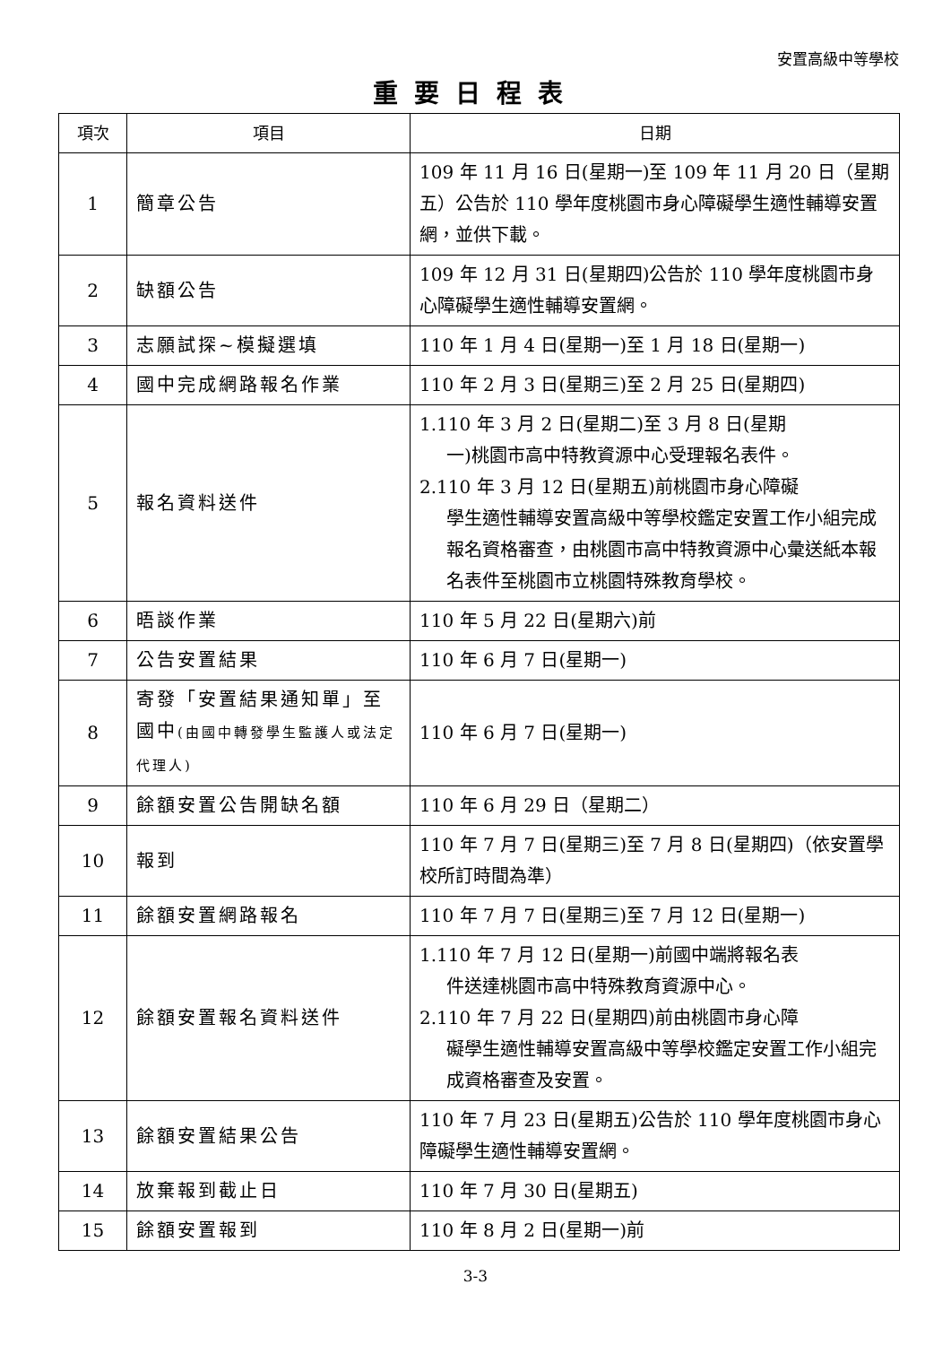安置高級中等學校
重要日程表
| 項次 | 項目 | 日期 |
| --- | --- | --- |
| 1 | 簡章公告 | 109 年 11 月 16 日(星期一)至 109 年 11 月 20 日（星期五）公告於 110 學年度桃園市身心障礙學生適性輔導安置網，並供下載。 |
| 2 | 缺額公告 | 109 年 12 月 31 日(星期四)公告於 110 學年度桃園市身心障礙學生適性輔導安置網。 |
| 3 | 志願試探~模擬選填 | 110 年 1 月 4 日(星期一)至 1 月 18 日(星期一) |
| 4 | 國中完成網路報名作業 | 110 年 2 月 3 日(星期三)至 2 月 25 日(星期四) |
| 5 | 報名資料送件 | 1.110 年 3 月 2 日(星期二)至 3 月 8 日(星期 一)桃園市高中特教資源中心受理報名表件。 2.110 年 3 月 12 日(星期五)前桃園市身心障礙 學生適性輔導安置高級中等學校鑑定安置工作小組完成報名資格審查，由桃園市高中特教資源中心彙送紙本報名表件至桃園市立桃園特殊教育學校。 |
| 6 | 晤談作業 | 110 年 5 月 22 日(星期六)前 |
| 7 | 公告安置結果 | 110 年 6 月 7 日(星期一) |
| 8 | 寄發「安置結果通知單」至國中 (由國中轉發學生監護人或法定代理人) | 110 年 6 月 7 日(星期一) |
| 9 | 餘額安置公告開缺名額 | 110 年 6 月 29 日（星期二） |
| 10 | 報到 | 110 年 7 月 7 日(星期三)至 7 月 8 日(星期四)（依安置學校所訂時間為準） |
| 11 | 餘額安置網路報名 | 110 年 7 月 7 日(星期三)至 7 月 12 日(星期一) |
| 12 | 餘額安置報名資料送件 | 1.110 年 7 月 12 日(星期一)前國中端將報名表 件送達桃園市高中特殊教育資源中心。 2.110 年 7 月 22 日(星期四)前由桃園市身心障 礙學生適性輔導安置高級中等學校鑑定安置工作小組完成資格審查及安置。 |
| 13 | 餘額安置結果公告 | 110 年 7 月 23 日(星期五)公告於 110 學年度桃園市身心障礙學生適性輔導安置網。 |
| 14 | 放棄報到截止日 | 110 年 7 月 30 日(星期五) |
| 15 | 餘額安置報到 | 110 年 8 月 2 日(星期一)前 |
3-3